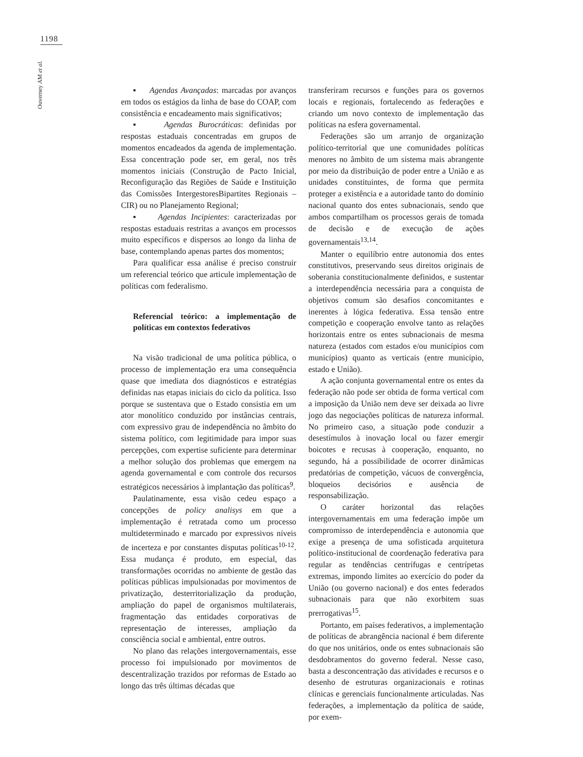1198
Ouverney AM et al.
▪ Agendas Avançadas: marcadas por avanços em todos os estágios da linha de base do COAP, com consistência e encadeamento mais significativos;
▪ Agendas Burocráticas: definidas por respostas estaduais concentradas em grupos de momentos encadeados da agenda de implementação. Essa concentração pode ser, em geral, nos três momentos iniciais (Construção de Pacto Inicial, Reconfiguração das Regiões de Saúde e Instituição das Comissões IntergestoresBipartites Regionais – CIR) ou no Planejamento Regional;
▪ Agendas Incipientes: caracterizadas por respostas estaduais restritas a avanços em processos muito específicos e dispersos ao longo da linha de base, contemplando apenas partes dos momentos;
Para qualificar essa análise é preciso construir um referencial teórico que articule implementação de políticas com federalismo.
Referencial teórico: a implementação de políticas em contextos federativos
Na visão tradicional de uma política pública, o processo de implementação era uma consequência quase que imediata dos diagnósticos e estratégias definidas nas etapas iniciais do ciclo da política. Isso porque se sustentava que o Estado consistia em um ator monolítico conduzido por instâncias centrais, com expressivo grau de independência no âmbito do sistema político, com legitimidade para impor suas percepções, com expertise suficiente para determinar a melhor solução dos problemas que emergem na agenda governamental e com controle dos recursos estratégicos necessários à implantação das políticas<sup>9</sup>.
Paulatinamente, essa visão cedeu espaço a concepções de policy analisys em que a implementação é retratada como um processo multideterminado e marcado por expressivos níveis de incerteza e por constantes disputas políticas<sup>10-12</sup>. Essa mudança é produto, em especial, das transformações ocorridas no ambiente de gestão das políticas públicas impulsionadas por movimentos de privatização, desterritorialização da produção, ampliação do papel de organismos multilaterais, fragmentação das entidades corporativas de representação de interesses, ampliação da consciência social e ambiental, entre outros.
No plano das relações intergovernamentais, esse processo foi impulsionado por movimentos de descentralização trazidos por reformas de Estado ao longo das três últimas décadas que
transferiram recursos e funções para os governos locais e regionais, fortalecendo as federações e criando um novo contexto de implementação das políticas na esfera governamental.
Federações são um arranjo de organização político-territorial que une comunidades políticas menores no âmbito de um sistema mais abrangente por meio da distribuição de poder entre a União e as unidades constituintes, de forma que permita proteger a existência e a autoridade tanto do domínio nacional quanto dos entes subnacionais, sendo que ambos compartilham os processos gerais de tomada de decisão e de execução de ações governamentais<sup>13,14</sup>.
Manter o equilíbrio entre autonomia dos entes constitutivos, preservando seus direitos originais de soberania constitucionalmente definidos, e sustentar a interdependência necessária para a conquista de objetivos comum são desafios concomitantes e inerentes à lógica federativa. Essa tensão entre competição e cooperação envolve tanto as relações horizontais entre os entes subnacionais de mesma natureza (estados com estados e/ou municípios com municípios) quanto as verticais (entre município, estado e União).
A ação conjunta governamental entre os entes da federação não pode ser obtida de forma vertical com a imposição da União nem deve ser deixada ao livre jogo das negociações políticas de natureza informal. No primeiro caso, a situação pode conduzir a desestímulos à inovação local ou fazer emergir boicotes e recusas à cooperação, enquanto, no segundo, há a possibilidade de ocorrer dinâmicas predatórias de competição, vácuos de convergência, bloqueios decisórios e ausência de responsabilização.
O caráter horizontal das relações intergovernamentais em uma federação impõe um compromisso de interdependência e autonomia que exige a presença de uma sofisticada arquitetura político-institucional de coordenação federativa para regular as tendências centrífugas e centrípetas extremas, impondo limites ao exercício do poder da União (ou governo nacional) e dos entes federados subnacionais para que não exorbitem suas prerrogativas<sup>15</sup>.
Portanto, em países federativos, a implementação de políticas de abrangência nacional é bem diferente do que nos unitários, onde os entes subnacionais são desdobramentos do governo federal. Nesse caso, basta a desconcentração das atividades e recursos e o desenho de estruturas organizacionais e rotinas clínicas e gerenciais funcionalmente articuladas. Nas federações, a implementação da política de saúde, por exem-